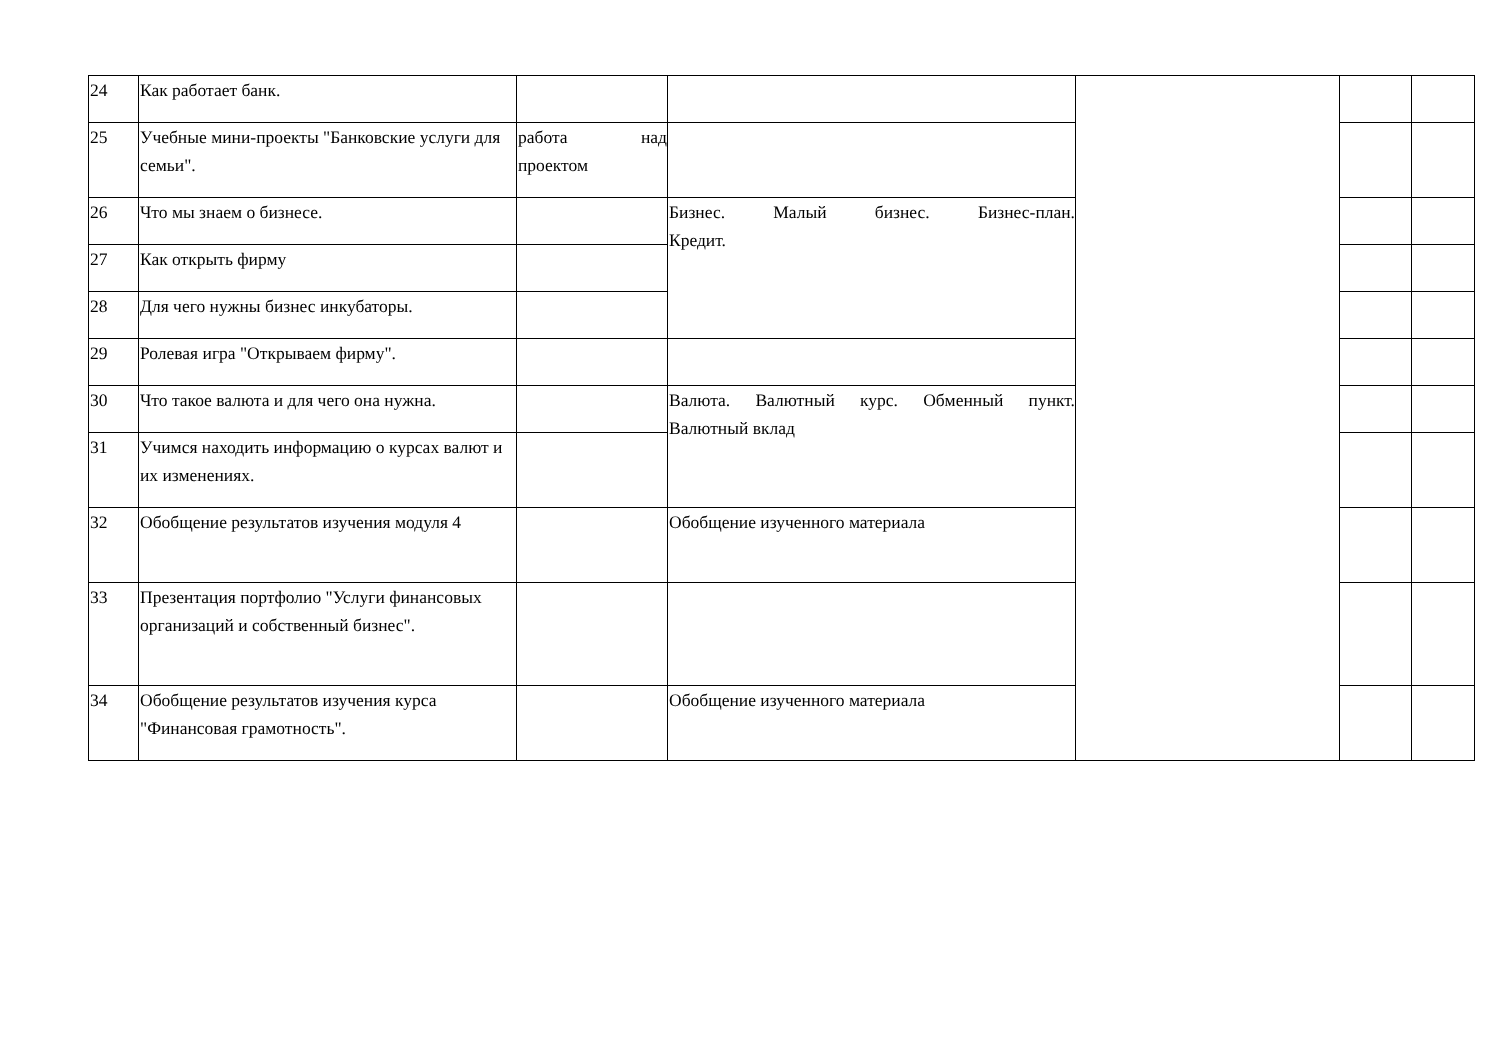| 24 | Как работает банк. | | | | | |
| 25 | Учебные мини-проекты "Банковские услуги для семьи". | работа над проектом | | | | |
| 26 | Что мы знаем о бизнесе. | | Бизнес. Малый бизнес. Бизнес-план. Кредит. | | | |
| 27 | Как открыть фирму | | | | | |
| 28 | Для чего нужны бизнес инкубаторы. | | | | | |
| 29 | Ролевая игра "Открываем фирму". | | | | | |
| 30 | Что такое валюта и для чего она нужна. | | Валюта. Валютный курс. Обменный пункт. Валютный вклад | | | |
| 31 | Учимся находить информацию о курсах валют и их изменениях. | | | | | |
| 32 | Обобщение результатов изучения модуля 4 | | Обобщение изученного материала | | | |
| 33 | Презентация портфолио "Услуги финансовых организаций и собственный бизнес". | | | | | |
| 34 | Обобщение результатов изучения курса "Финансовая грамотность". | | Обобщение изученного материала | | | |